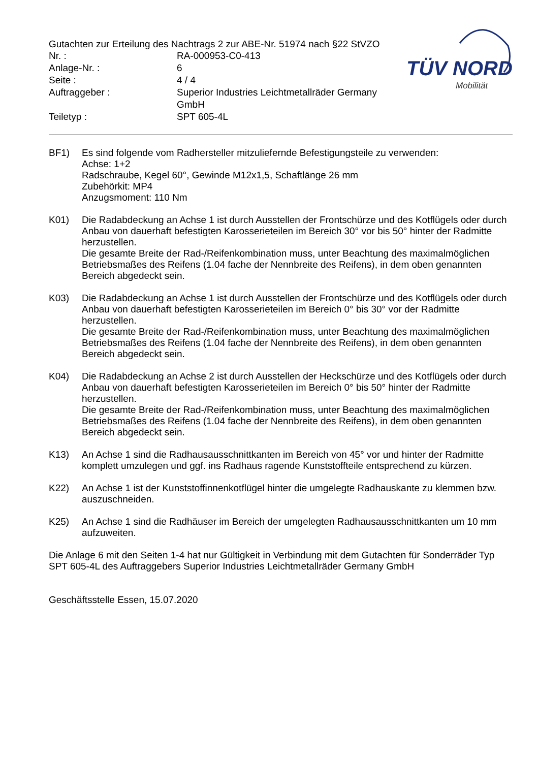Gutachten zur Erteilung des Nachtrags 2 zur ABE-Nr. 51974 nach §22 StVZO
| Nr. : | RA-000953-C0-413 |
| Anlage-Nr. : | 6 |
| Seite : | 4 / 4 |
| Auftraggeber : | Superior Industries Leichtmetallräder Germany GmbH |
| Teiletyp : | SPT 605-4L |
TÜV NORD
Mobilität
BF1) Es sind folgende vom Radhersteller mitzuliefernde Befestigungsteile zu verwenden:
Achse: 1+2
Radschraube, Kegel 60°, Gewinde M12x1,5, Schaftlänge 26 mm
Zubehörkit: MP4
Anzugsmoment: 110 Nm
K01) Die Radabdeckung an Achse 1 ist durch Ausstellen der Frontschürze und des Kotflügels oder durch Anbau von dauerhaft befestigten Karosserieteilen im Bereich 30° vor bis 50° hinter der Radmitte herzustellen.
Die gesamte Breite der Rad-/Reifenkombination muss, unter Beachtung des maximalmöglichen Betriebsmaßes des Reifens (1.04 fache der Nennbreite des Reifens), in dem oben genannten Bereich abgedeckt sein.
K03) Die Radabdeckung an Achse 1 ist durch Ausstellen der Frontschürze und des Kotflügels oder durch Anbau von dauerhaft befestigten Karosserieteilen im Bereich 0° bis 30° vor der Radmitte herzustellen.
Die gesamte Breite der Rad-/Reifenkombination muss, unter Beachtung des maximalmöglichen Betriebsmaßes des Reifens (1.04 fache der Nennbreite des Reifens), in dem oben genannten Bereich abgedeckt sein.
K04) Die Radabdeckung an Achse 2 ist durch Ausstellen der Heckschürze und des Kotflügels oder durch Anbau von dauerhaft befestigten Karosserieteilen im Bereich 0° bis 50° hinter der Radmitte herzustellen.
Die gesamte Breite der Rad-/Reifenkombination muss, unter Beachtung des maximalmöglichen Betriebsmaßes des Reifens (1.04 fache der Nennbreite des Reifens), in dem oben genannten Bereich abgedeckt sein.
K13) An Achse 1 sind die Radhausausschnittkanten im Bereich von 45° vor und hinter der Radmitte komplett umzulegen und ggf. ins Radhaus ragende Kunststoffteile entsprechend zu kürzen.
K22) An Achse 1 ist der Kunststoffinnenkotflügel hinter die umgelegte Radhauskante zu klemmen bzw. auszuschneiden.
K25) An Achse 1 sind die Radhäuser im Bereich der umgelegten Radhausausschnittkanten um 10 mm aufzuweiten.
Die Anlage 6 mit den Seiten 1-4 hat nur Gültigkeit in Verbindung mit dem Gutachten für Sonderräder Typ SPT 605-4L des Auftraggebers Superior Industries Leichtmetallräder Germany GmbH
Geschäftsstelle Essen, 15.07.2020